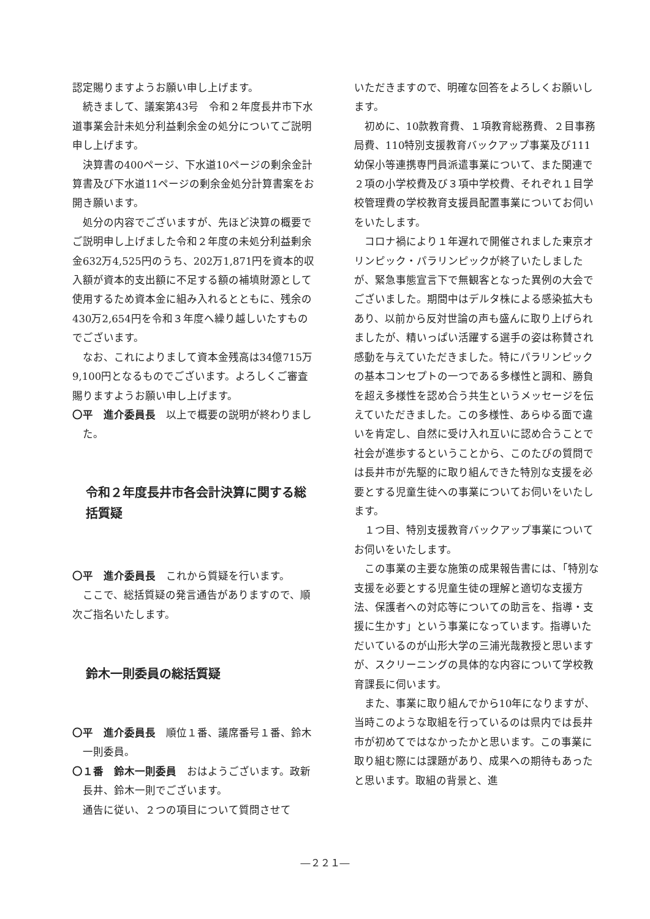認定賜りますようお願い申し上げます。
続きまして、議案第43号　令和２年度長井市下水道事業会計未処分利益剰余金の処分についてご説明申し上げます。
決算書の400ページ、下水道10ページの剰余金計算書及び下水道11ページの剰余金処分計算書案をお開き願います。
処分の内容でございますが、先ほど決算の概要でご説明申し上げました令和２年度の未処分利益剰余金632万4,525円のうち、202万1,871円を資本的収入額が資本的支出額に不足する額の補填財源として使用するため資本金に組み入れるとともに、残余の430万2,654円を令和３年度へ繰り越しいたすものでございます。
なお、これによりまして資本金残高は34億715万9,100円となるものでございます。よろしくご審査賜りますようお願い申し上げます。
〇平　進介委員長　以上で概要の説明が終わりました。
令和２年度長井市各会計決算に関する総括質疑
〇平　進介委員長　これから質疑を行います。
ここで、総括質疑の発言通告がありますので、順次ご指名いたします。
鈴木一則委員の総括質疑
〇平　進介委員長　順位１番、議席番号１番、鈴木一則委員。
〇１番　鈴木一則委員　おはようございます。政新長井、鈴木一則でございます。
通告に従い、２つの項目について質問させて
いただきますので、明確な回答をよろしくお願いします。
初めに、10款教育費、１項教育総務費、２目事務局費、110特別支援教育バックアップ事業及び111幼保小等連携専門員派遣事業について、また関連で２項の小学校費及び３項中学校費、それぞれ１目学校管理費の学校教育支援員配置事業についてお伺いをいたします。
コロナ禍により１年遅れで開催されました東京オリンピック・パラリンピックが終了いたしましたが、緊急事態宣言下で無観客となった異例の大会でございました。期間中はデルタ株による感染拡大もあり、以前から反対世論の声も盛んに取り上げられましたが、精いっぱい活躍する選手の姿は称賛され感動を与えていただきました。特にパラリンピックの基本コンセプトの一つである多様性と調和、勝負を超え多様性を認め合う共生というメッセージを伝えていただきました。この多様性、あらゆる面で違いを肯定し、自然に受け入れ互いに認め合うことで社会が進歩するということから、このたびの質問では長井市が先駆的に取り組んできた特別な支援を必要とする児童生徒への事業についてお伺いをいたします。
１つ目、特別支援教育バックアップ事業についてお伺いをいたします。
この事業の主要な施策の成果報告書には、「特別な支援を必要とする児童生徒の理解と適切な支援方法、保護者への対応等についての助言を、指導・支援に生かす」という事業になっています。指導いただいているのが山形大学の三浦光哉教授と思いますが、スクリーニングの具体的な内容について学校教育課長に伺います。
また、事業に取り組んでから10年になりますが、当時このような取組を行っているのは県内では長井市が初めてではなかったかと思います。この事業に取り組む際には課題があり、成果への期待もあったと思います。取組の背景と、進
―２２１―